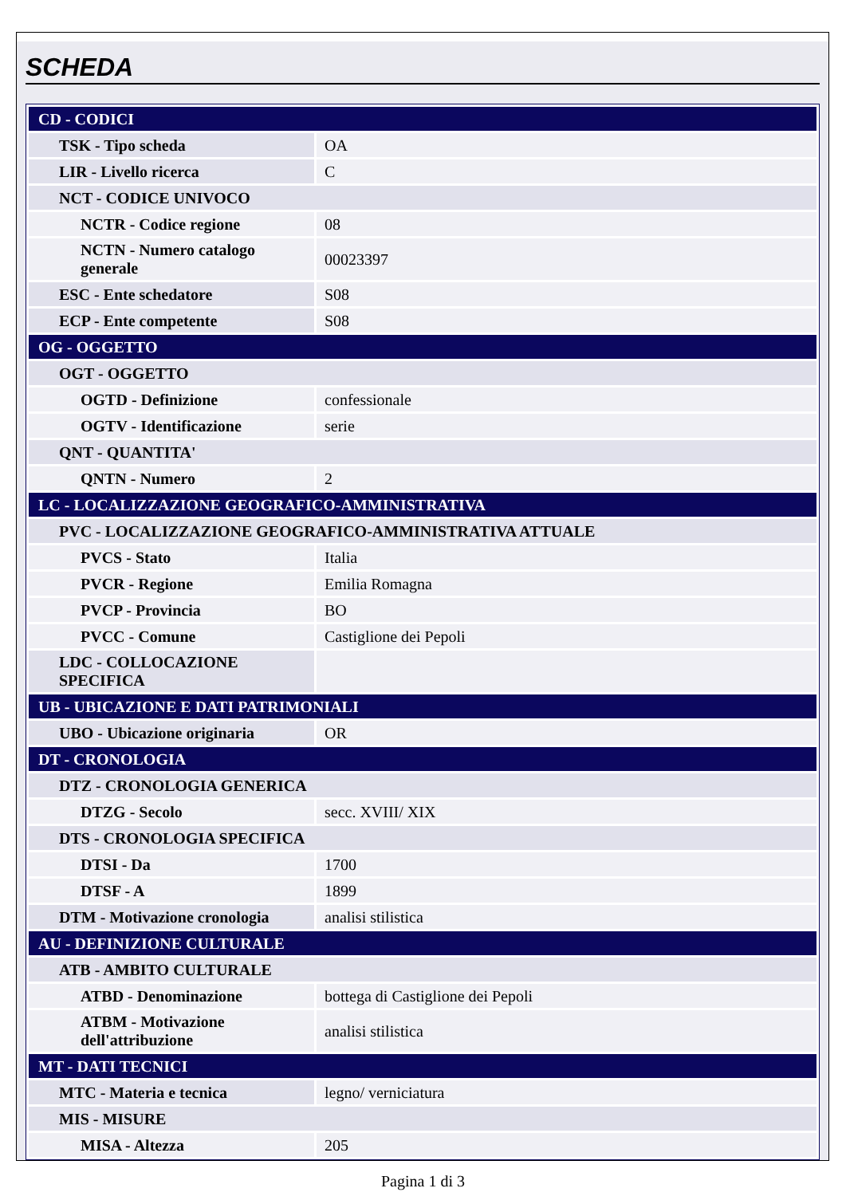SCHEDA
| CD - CODICI | |
| TSK - Tipo scheda | OA |
| LIR - Livello ricerca | C |
| NCT - CODICE UNIVOCO | |
| NCTR - Codice regione | 08 |
| NCTN - Numero catalogo generale | 00023397 |
| ESC - Ente schedatore | S08 |
| ECP - Ente competente | S08 |
| OG - OGGETTO | |
| OGT - OGGETTO | |
| OGTD - Definizione | confessionale |
| OGTV - Identificazione | serie |
| QNT - QUANTITA' | |
| QNTN - Numero | 2 |
| LC - LOCALIZZAZIONE GEOGRAFICO-AMMINISTRATIVA | |
| PVC - LOCALIZZAZIONE GEOGRAFICO-AMMINISTRATIVA ATTUALE | |
| PVCS - Stato | Italia |
| PVCR - Regione | Emilia Romagna |
| PVCP - Provincia | BO |
| PVCC - Comune | Castiglione dei Pepoli |
| LDC - COLLOCAZIONE SPECIFICA | |
| UB - UBICAZIONE E DATI PATRIMONIALI | |
| UBO - Ubicazione originaria | OR |
| DT - CRONOLOGIA | |
| DTZ - CRONOLOGIA GENERICA | |
| DTZG - Secolo | secc. XVIII/ XIX |
| DTS - CRONOLOGIA SPECIFICA | |
| DTSI - Da | 1700 |
| DTSF - A | 1899 |
| DTM - Motivazione cronologia | analisi stilistica |
| AU - DEFINIZIONE CULTURALE | |
| ATB - AMBITO CULTURALE | |
| ATBD - Denominazione | bottega di Castiglione dei Pepoli |
| ATBM - Motivazione dell'attribuzione | analisi stilistica |
| MT - DATI TECNICI | |
| MTC - Materia e tecnica | legno/ verniciatura |
| MIS - MISURE | |
| MISA - Altezza | 205 |
Pagina 1 di 3